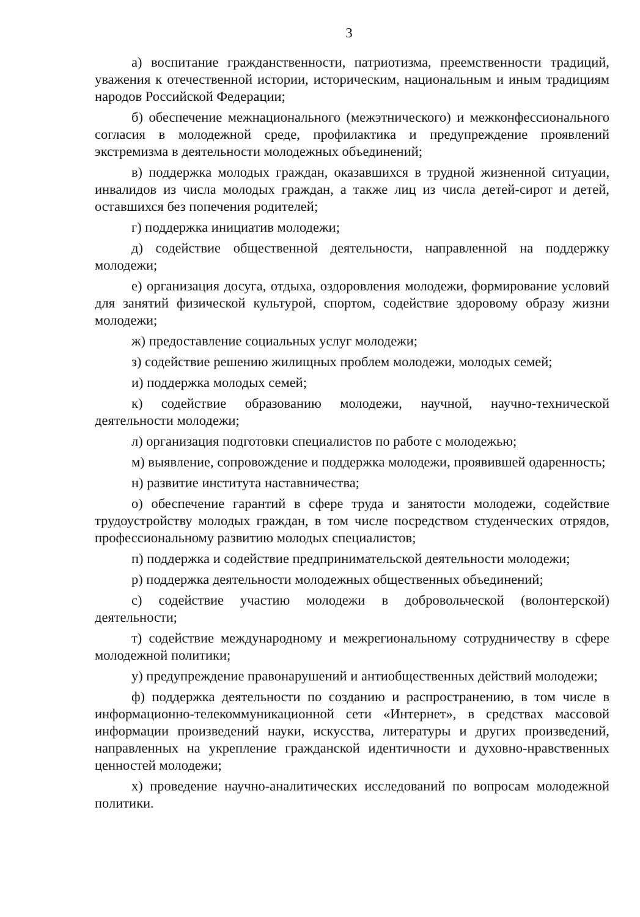3
а) воспитание гражданственности, патриотизма, преемственности традиций, уважения к отечественной истории, историческим, национальным и иным традициям народов Российской Федерации;
б) обеспечение межнационального (межэтнического) и межконфессионального согласия в молодежной среде, профилактика и предупреждение проявлений экстремизма в деятельности молодежных объединений;
в) поддержка молодых граждан, оказавшихся в трудной жизненной ситуации, инвалидов из числа молодых граждан, а также лиц из числа детей-сирот и детей, оставшихся без попечения родителей;
г) поддержка инициатив молодежи;
д) содействие общественной деятельности, направленной на поддержку молодежи;
е) организация досуга, отдыха, оздоровления молодежи, формирование условий для занятий физической культурой, спортом, содействие здоровому образу жизни молодежи;
ж) предоставление социальных услуг молодежи;
з) содействие решению жилищных проблем молодежи, молодых семей;
и) поддержка молодых семей;
к) содействие образованию молодежи, научной, научно-технической деятельности молодежи;
л) организация подготовки специалистов по работе с молодежью;
м) выявление, сопровождение и поддержка молодежи, проявившей одаренность;
н) развитие института наставничества;
о) обеспечение гарантий в сфере труда и занятости молодежи, содействие трудоустройству молодых граждан, в том числе посредством студенческих отрядов, профессиональному развитию молодых специалистов;
п) поддержка и содействие предпринимательской деятельности молодежи;
р) поддержка деятельности молодежных общественных объединений;
с) содействие участию молодежи в добровольческой (волонтерской) деятельности;
т) содействие международному и межрегиональному сотрудничеству в сфере молодежной политики;
у) предупреждение правонарушений и антиобщественных действий молодежи;
ф) поддержка деятельности по созданию и распространению, в том числе в информационно-телекоммуникационной сети «Интернет», в средствах массовой информации произведений науки, искусства, литературы и других произведений, направленных на укрепление гражданской идентичности и духовно-нравственных ценностей молодежи;
х) проведение научно-аналитических исследований по вопросам молодежной политики.